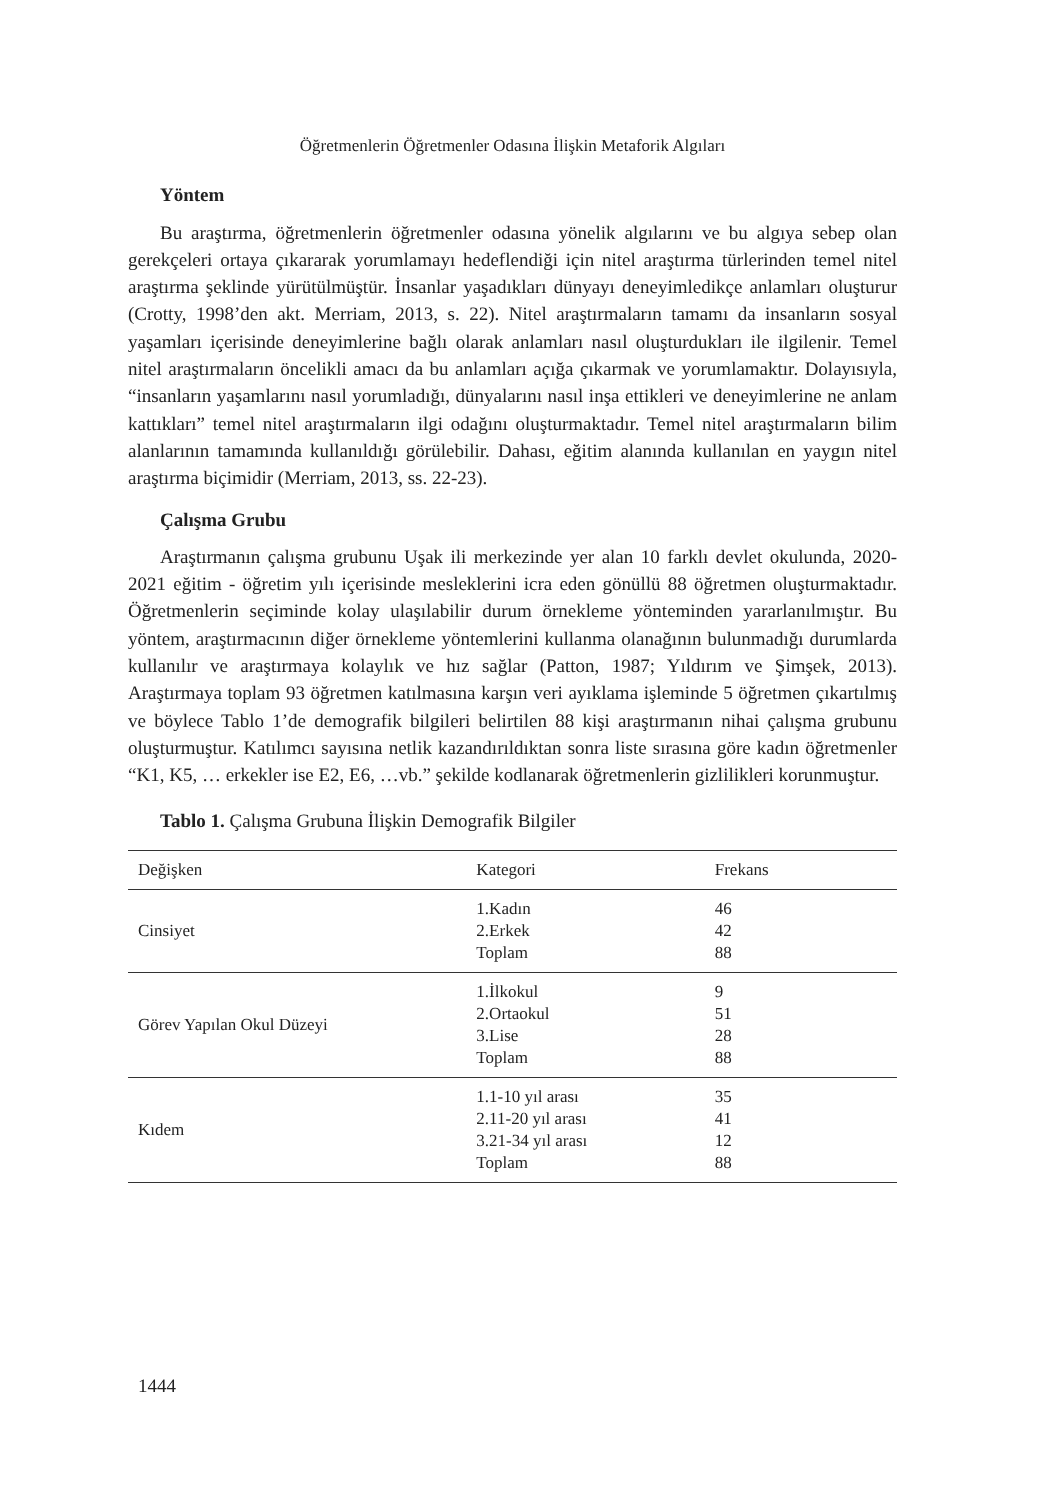Öğretmenlerin Öğretmenler Odasına İlişkin Metaforik Algıları
Yöntem
Bu araştırma, öğretmenlerin öğretmenler odasına yönelik algılarını ve bu algıya sebep olan gerekçeleri ortaya çıkararak yorumlamayı hedeflendiği için nitel araştırma türlerinden temel nitel araştırma şeklinde yürütülmüştür. İnsanlar yaşadıkları dünyayı deneyimledikçe anlamları oluşturur (Crotty, 1998’den akt. Merriam, 2013, s. 22). Nitel araştırmaların tamamı da insanların sosyal yaşamları içerisinde deneyimlerine bağlı olarak anlamları nasıl oluşturdukları ile ilgilenir. Temel nitel araştırmaların öncelikli amacı da bu anlamları açığa çıkarmak ve yorumlamaktır. Dolayısıyla, “insanların yaşamlarını nasıl yorumladığı, dünyalarını nasıl inşa ettikleri ve deneyimlerine ne anlam kattıkları” temel nitel araştırmaların ilgi odağını oluşturmaktadır. Temel nitel araştırmaların bilim alanlarının tamamında kullanıldığı görülebilir. Dahası, eğitim alanında kullanılan en yaygın nitel araştırma biçimidir (Merriam, 2013, ss. 22-23).
Çalışma Grubu
Araştırmanın çalışma grubunu Uşak ili merkezinde yer alan 10 farklı devlet okulunda, 2020-2021 eğitim - öğretim yılı içerisinde mesleklerini icra eden gönüllü 88 öğretmen oluşturmaktadır. Öğretmenlerin seçiminde kolay ulaşılabilir durum örnekleme yönteminden yararlanılmıştır. Bu yöntem, araştırmacının diğer örnekleme yöntemlerini kullanma olanağının bulunmadığı durumlarda kullanılır ve araştırmaya kolaylık ve hız sağlar (Patton, 1987; Yıldırım ve Şimşek, 2013). Araştırmaya toplam 93 öğretmen katılmasına karşın veri ayıklama işleminde 5 öğretmen çıkartılmış ve böylece Tablo 1’de demografik bilgileri belirtilen 88 kişi araştırmanın nihai çalışma grubunu oluşturmuştur. Katılımcı sayısına netlik kazandırıldıktan sonra liste sırasına göre kadın öğretmenler “K1, K5, … erkekler ise E2, E6, …vb.” şekilde kodlanarak öğretmenlerin gizlilikleri korunmuştur.
Tablo 1. Çalışma Grubuna İlişkin Demografik Bilgiler
| Değişken | Kategori | Frekans |
| --- | --- | --- |
| Cinsiyet | 1.Kadın 2.Erkek Toplam | 46 42 88 |
| Görev Yapılan Okul Düzeyi | 1.İlkokul 2.Ortaokul 3.Lise Toplam | 9 51 28 88 |
| Kıdem | 1.1-10 yıl arası 2.11-20 yıl arası 3.21-34 yıl arası Toplam | 35 41 12 88 |
1444